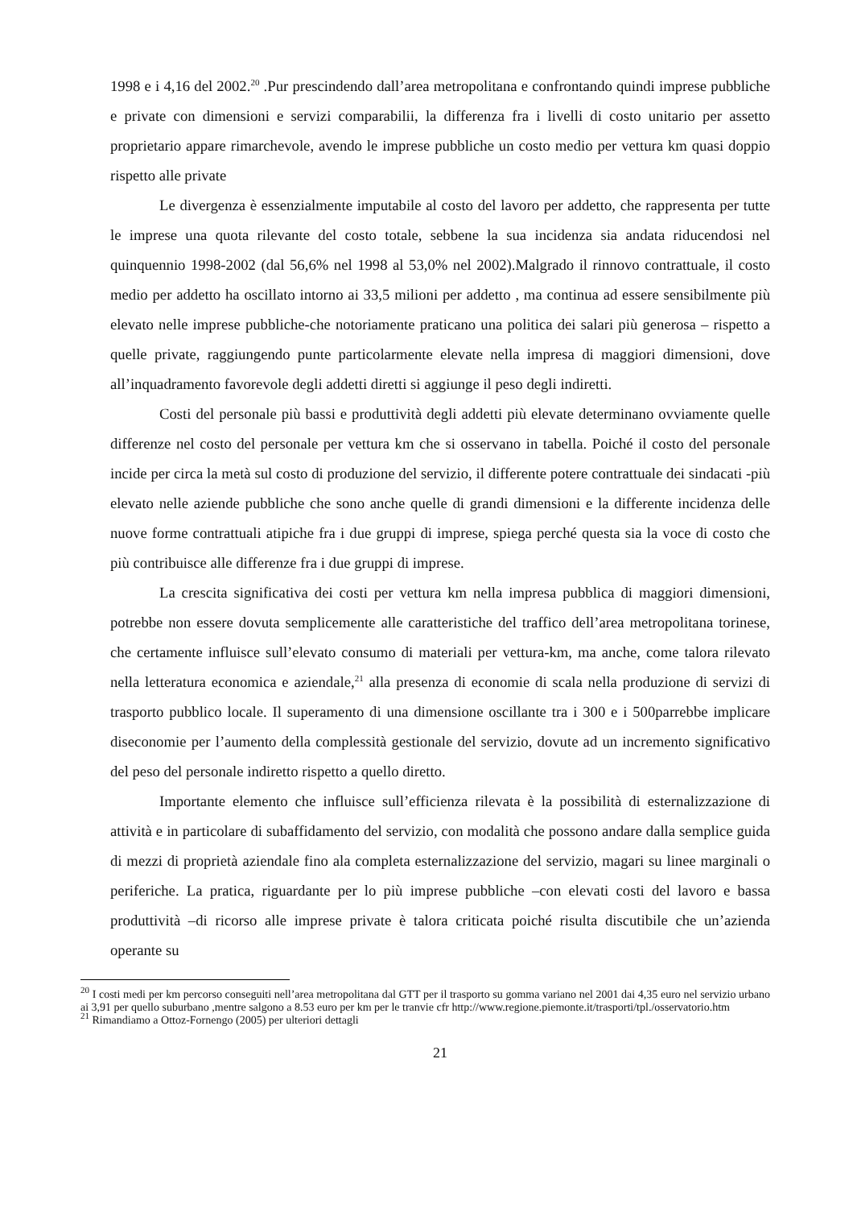1998 e i 4,16 del 2002.<sup>20</sup> .Pur prescindendo dall’area metropolitana e confrontando quindi imprese pubbliche e private con dimensioni e servizi comparabilii, la differenza fra i livelli di costo unitario per assetto proprietario appare rimarchevole, avendo le imprese pubbliche un costo medio per vettura km quasi doppio rispetto alle private
Le divergenza è essenzialmente imputabile al costo del lavoro per addetto, che rappresenta per tutte le imprese una quota rilevante del costo totale, sebbene la sua incidenza sia andata riducendosi nel quinquennio 1998-2002 (dal 56,6% nel 1998 al 53,0% nel 2002).Malgrado il rinnovo contrattuale, il costo medio per addetto ha oscillato intorno ai 33,5 milioni per addetto , ma continua ad essere sensibilmente più elevato nelle imprese pubbliche-che notoriamente praticano una politica dei salari più generosa – rispetto a quelle private, raggiungendo punte particolarmente elevate nella impresa di maggiori dimensioni, dove all’inquadramento favorevole degli addetti diretti si aggiunge il peso degli indiretti.
Costi del personale più bassi e produttività degli addetti più elevate determinano ovviamente quelle differenze nel costo del personale per vettura km che si osservano in tabella. Poiché il costo del personale incide per circa la metà sul costo di produzione del servizio, il differente potere contrattuale dei sindacati -più elevato nelle aziende pubbliche che sono anche quelle di grandi dimensioni e la differente incidenza delle nuove forme contrattuali atipiche fra i due gruppi di imprese, spiega perché questa sia la voce di costo che più contribuisce alle differenze fra i due gruppi di imprese.
La crescita significativa dei costi per vettura km nella impresa pubblica di maggiori dimensioni, potrebbe non essere dovuta semplicemente alle caratteristiche del traffico dell’area metropolitana torinese, che certamente influisce sull’elevato consumo di materiali per vettura-km, ma anche, come talora rilevato nella letteratura economica e aziendale,<sup>21</sup> alla presenza di economie di scala nella produzione di servizi di trasporto pubblico locale. Il superamento di una dimensione oscillante tra i 300 e i 500parrebbe implicare diseconomie per l’aumento della complessità gestionale del servizio, dovute ad un incremento significativo del peso del personale indiretto rispetto a quello diretto.
Importante elemento che influisce sull’efficienza rilevata è la possibilità di esternalizzazione di attività e in particolare di subaffidamento del servizio, con modalità che possono andare dalla semplice guida di mezzi di proprietà aziendale fino ala completa esternalizzazione del servizio, magari su linee marginali o periferiche. La pratica, riguardante per lo più imprese pubbliche –con elevati costi del lavoro e bassa produttività –di ricorso alle imprese private è talora criticata poiché risulta discutibile che un’azienda operante su
<sup>20</sup> I costi medi per km percorso conseguiti nell’area metropolitana dal GTT per il trasporto su gomma variano nel 2001 dai 4,35 euro nel servizio urbano ai 3,91 per quello suburbano ,mentre salgono a 8.53 euro per km per le tranvie cfr http://www.regione.piemonte.it/trasporti/tpl./osservatorio.htm
<sup>21</sup> Rimandiamo a Ottoz-Fornengo (2005) per ulteriori dettagli
21